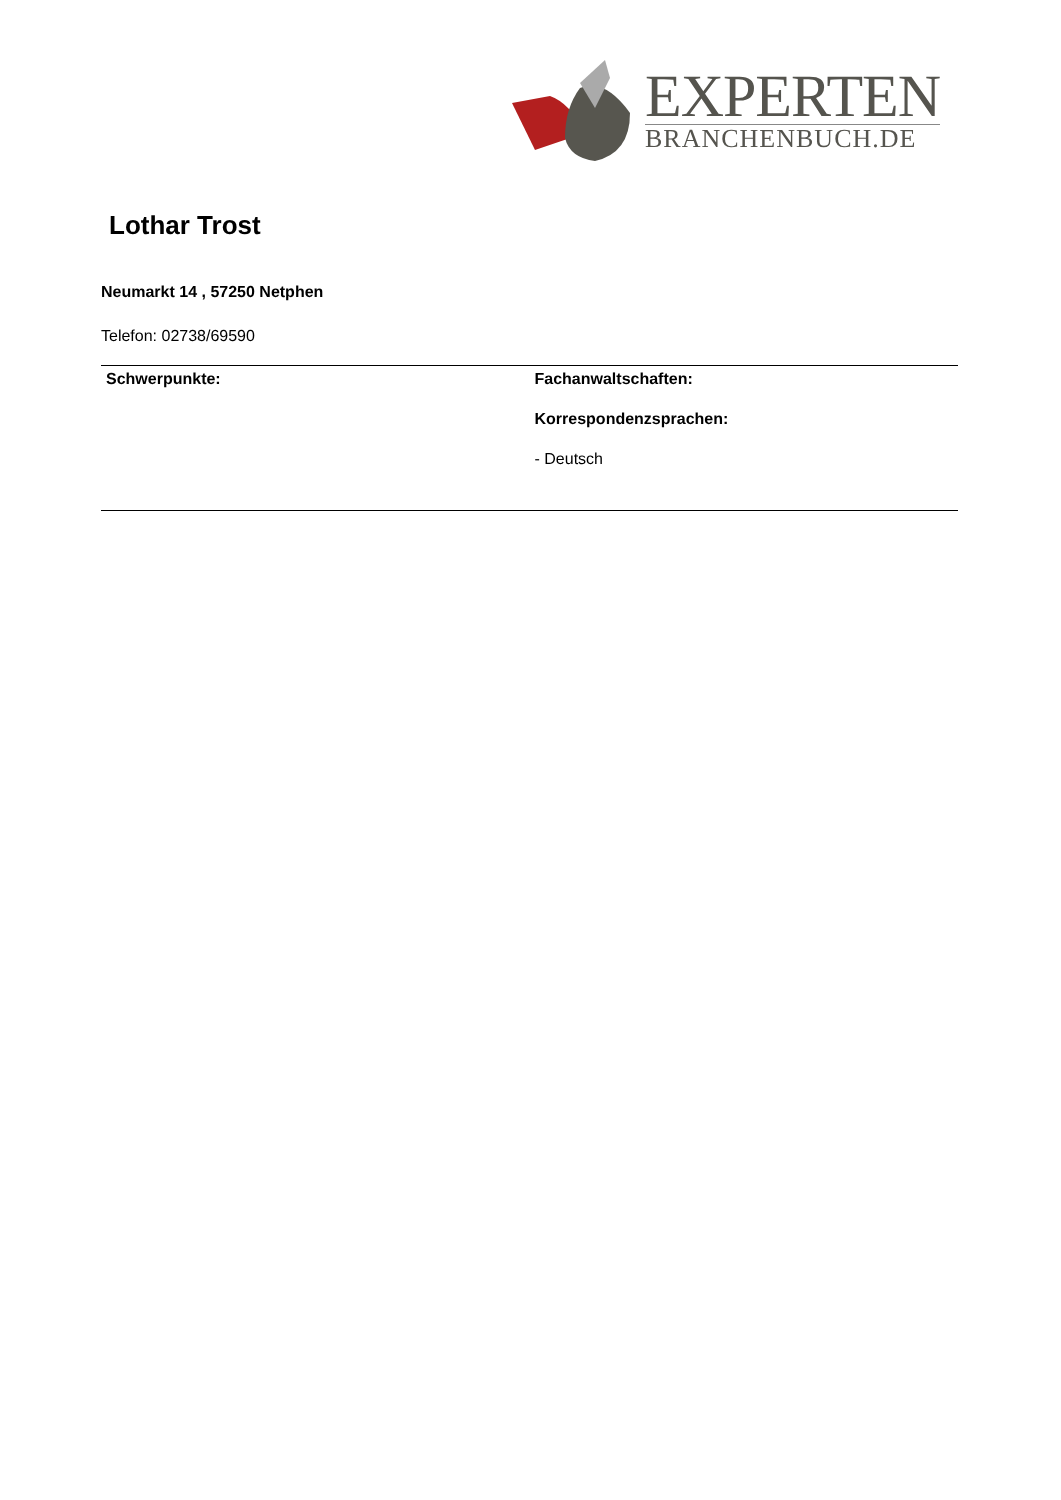EXPERTEN
BRANCHENBUCH.DE
Lothar Trost
Neumarkt 14 , 57250 Netphen
Telefon: 02738/69590
| Schwerpunkte: | Fachanwaltschaften: Korrespondenzsprachen: - Deutsch |